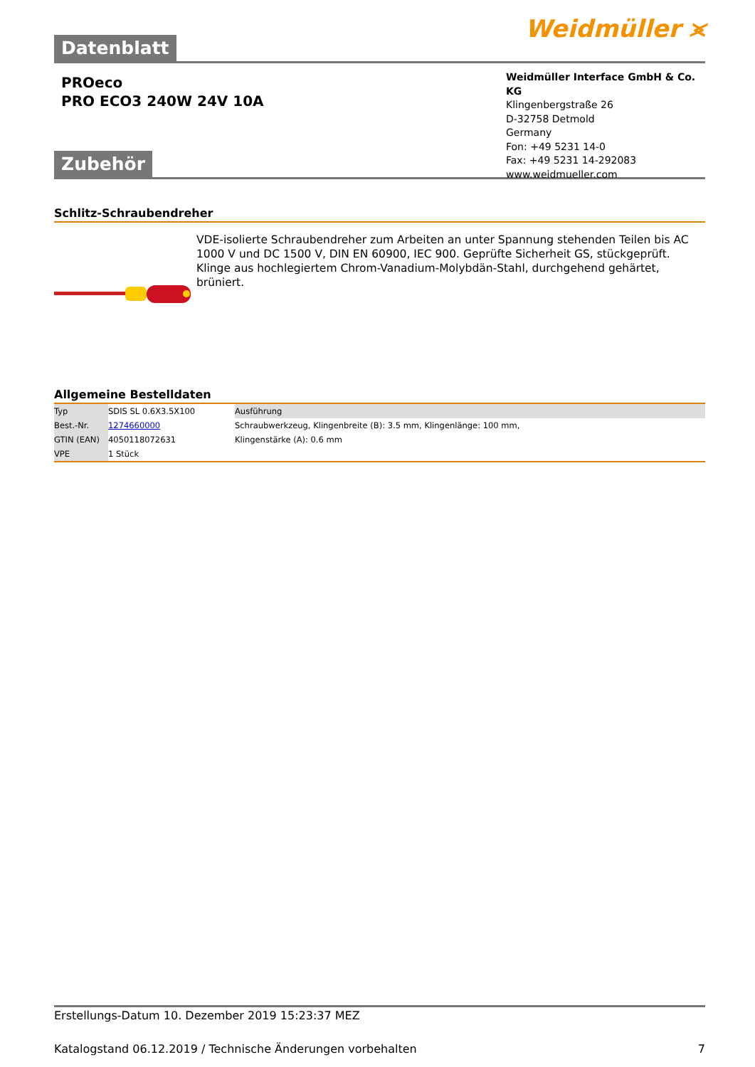Datenblatt
Weidmüller ⪤
PROeco
PRO ECO3 240W 24V 10A
Weidmüller Interface GmbH & Co. KG
Klingenbergstraße 26
D-32758 Detmold
Germany
Fon: +49 5231 14-0
Fax: +49 5231 14-292083
www.weidmueller.com
Zubehör
Schlitz-Schraubendreher
VDE-isolierte Schraubendreher zum Arbeiten an unter Spannung stehenden Teilen bis AC 1000 V und DC 1500 V, DIN EN 60900, IEC 900. Geprüfte Sicherheit GS, stückgeprüft. Klinge aus hochlegiertem Chrom-Vanadium-Molybdän-Stahl, durchgehend gehärtet, brüniert.
Allgemeine Bestelldaten
| Typ | SDIS SL 0.6X3.5X100 | Ausführung |
| Best.-Nr. | 1274660000 | Schraubwerkzeug, Klingenbreite (B): 3.5 mm, Klingenlänge: 100 mm, |
| GTIN (EAN) | 4050118072631 | Klingenstärke (A): 0.6 mm |
| VPE | 1 Stück | |
Erstellungs-Datum 10. Dezember 2019 15:23:37 MEZ
Katalogstand 06.12.2019 / Technische Änderungen vorbehalten 7